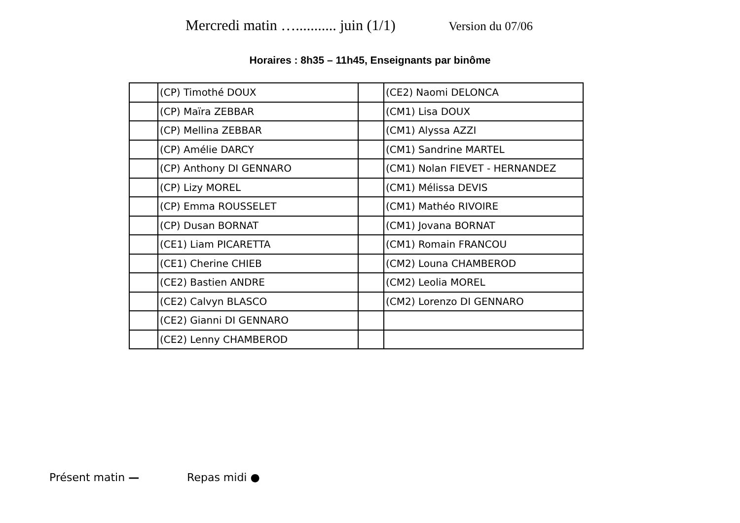Mercredi matin …........... juin (1/1) Version du 07/06
Horaires : 8h35 – 11h45, Enseignants par binôme
| | (CP) Timothé DOUX | | (CE2) Naomi DELONCA |
| | (CP) Maïra ZEBBAR | | (CM1) Lisa DOUX |
| | (CP) Mellina ZEBBAR | | (CM1) Alyssa AZZI |
| | (CP) Amélie DARCY | | (CM1) Sandrine MARTEL |
| | (CP) Anthony DI GENNARO | | (CM1) Nolan FIEVET - HERNANDEZ |
| | (CP) Lizy MOREL | | (CM1) Mélissa DEVIS |
| | (CP) Emma ROUSSELET | | (CM1) Mathéo RIVOIRE |
| | (CP) Dusan BORNAT | | (CM1) Jovana BORNAT |
| | (CE1) Liam PICARETTA | | (CM1) Romain FRANCOU |
| | (CE1) Cherine CHIEB | | (CM2) Louna CHAMBEROD |
| | (CE2) Bastien ANDRE | | (CM2) Leolia MOREL |
| | (CE2) Calvyn BLASCO | | (CM2) Lorenzo DI GENNARO |
| | (CE2) Gianni DI GENNARO | | |
| | (CE2) Lenny CHAMBEROD | | |
Présent matin — Repas midi ●